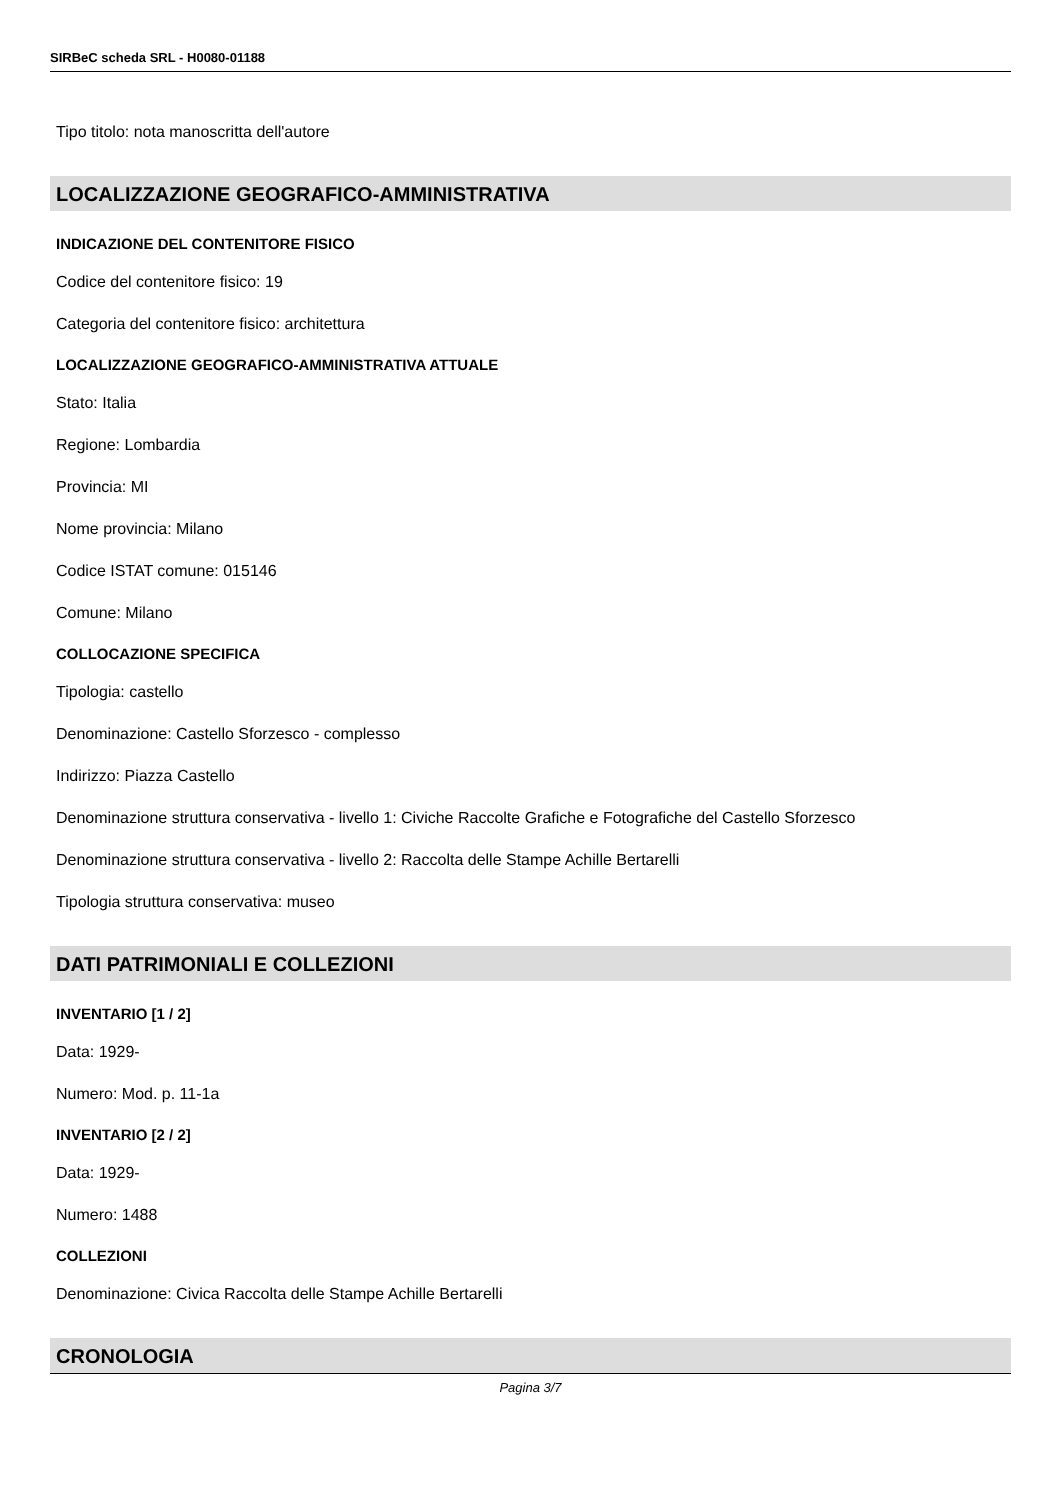SIRBeC scheda SRL - H0080-01188
Tipo titolo: nota manoscritta dell'autore
LOCALIZZAZIONE GEOGRAFICO-AMMINISTRATIVA
INDICAZIONE DEL CONTENITORE FISICO
Codice del contenitore fisico: 19
Categoria del contenitore fisico: architettura
LOCALIZZAZIONE GEOGRAFICO-AMMINISTRATIVA ATTUALE
Stato: Italia
Regione: Lombardia
Provincia: MI
Nome provincia: Milano
Codice ISTAT comune: 015146
Comune: Milano
COLLOCAZIONE SPECIFICA
Tipologia: castello
Denominazione: Castello Sforzesco - complesso
Indirizzo: Piazza Castello
Denominazione struttura conservativa - livello 1: Civiche Raccolte Grafiche e Fotografiche del Castello Sforzesco
Denominazione struttura conservativa - livello 2: Raccolta delle Stampe Achille Bertarelli
Tipologia struttura conservativa: museo
DATI PATRIMONIALI E COLLEZIONI
INVENTARIO [1 / 2]
Data: 1929-
Numero: Mod. p. 11-1a
INVENTARIO [2 / 2]
Data: 1929-
Numero: 1488
COLLEZIONI
Denominazione: Civica Raccolta delle Stampe Achille Bertarelli
CRONOLOGIA
Pagina 3/7